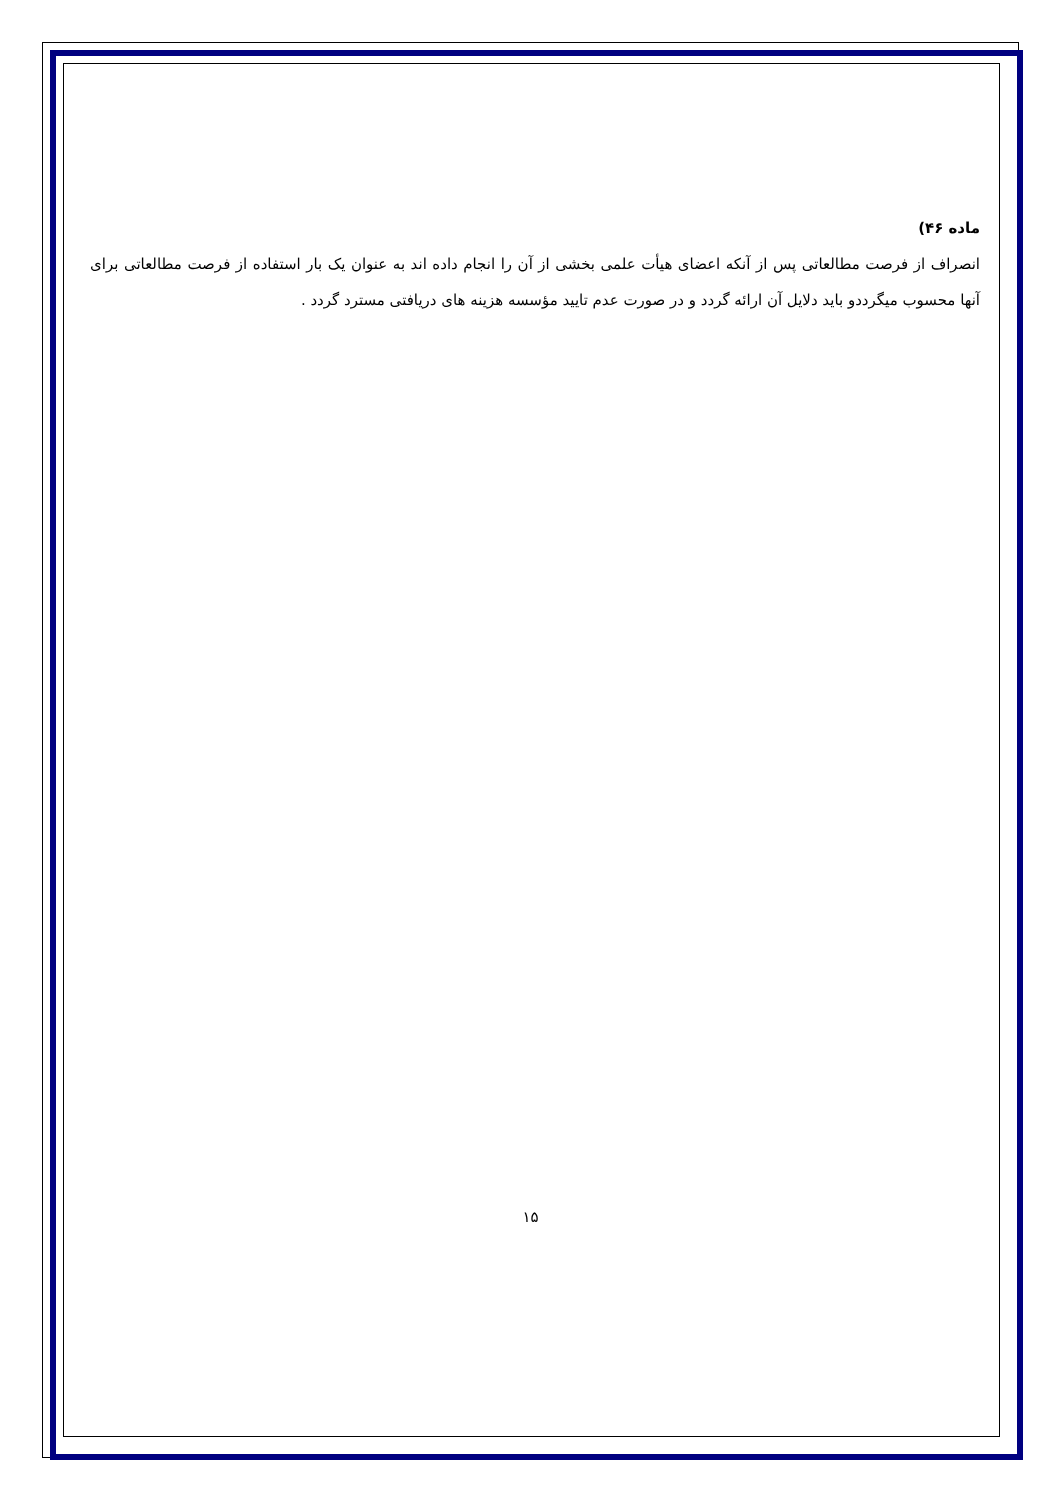ماده ۴۶)
انصراف از فرصت مطالعاتی پس از آنکه اعضای هیأت علمی بخشی از آن را انجام داده اند به عنوان یک بار استفاده از فرصت مطالعاتی برای آنها محسوب میگرددو باید دلایل آن ارائه گردد و در صورت عدم تایید مؤسسه هزینه های دریافتی مسترد گردد .
۱۵